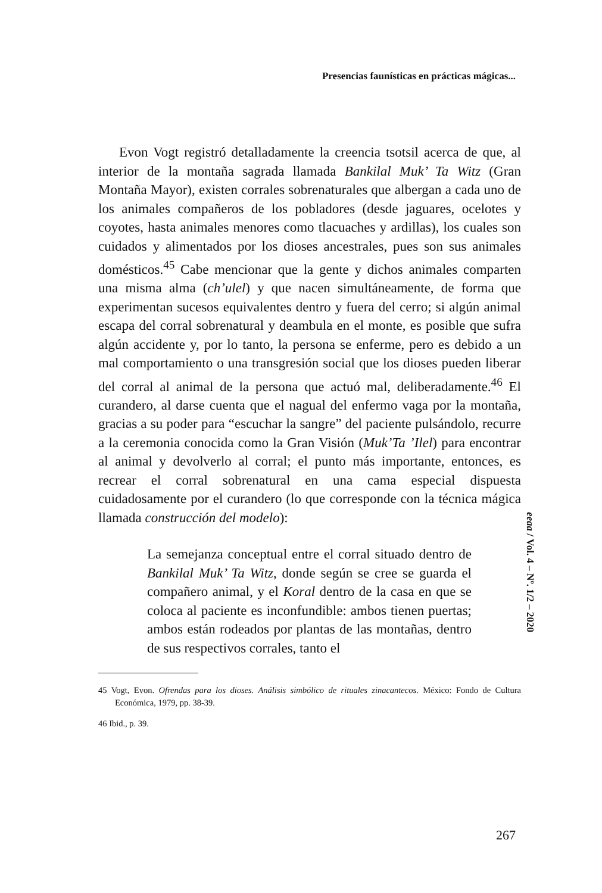Presencias faunísticas en prácticas mágicas...
Evon Vogt registró detalladamente la creencia tsotsil acerca de que, al interior de la montaña sagrada llamada Bankilal Muk’ Ta Witz (Gran Montaña Mayor), existen corrales sobrenaturales que albergan a cada uno de los animales compañeros de los pobladores (desde jaguares, ocelotes y coyotes, hasta animales menores como tlacuaches y ardillas), los cuales son cuidados y alimentados por los dioses ancestrales, pues son sus animales domésticos.<sup>45</sup> Cabe mencionar que la gente y dichos animales comparten una misma alma (ch’ulel) y que nacen simultáneamente, de forma que experimentan sucesos equivalentes dentro y fuera del cerro; si algún animal escapa del corral sobrenatural y deambula en el monte, es posible que sufra algún accidente y, por lo tanto, la persona se enferme, pero es debido a un mal comportamiento o una transgresión social que los dioses pueden liberar del corral al animal de la persona que actuó mal, deliberadamente.<sup>46</sup> El curandero, al darse cuenta que el nagual del enfermo vaga por la montaña, gracias a su poder para “escuchar la sangre” del paciente pulsándolo, recurre a la ceremonia conocida como la Gran Visión (Muk’Ta ’Ilel) para encontrar al animal y devolverlo al corral; el punto más importante, entonces, es recrear el corral sobrenatural en una cama especial dispuesta cuidadosamente por el curandero (lo que corresponde con la técnica mágica llamada construcción del modelo):
La semejanza conceptual entre el corral situado dentro de Bankilal Muk’ Ta Witz, donde según se cree se guarda el compañero animal, y el Koral dentro de la casa en que se coloca al paciente es inconfundible: ambos tienen puertas; ambos están rodeados por plantas de las montañas, dentro de sus respectivos corrales, tanto el
45 Vogt, Evon. Ofrendas para los dioses. Análisis simbólico de rituales zinacantecos. México: Fondo de Cultura Económica, 1979, pp. 38-39.
46 Ibid., p. 39.
eeaa / Vol. 4 – Nº. 1/2 – 2020
267